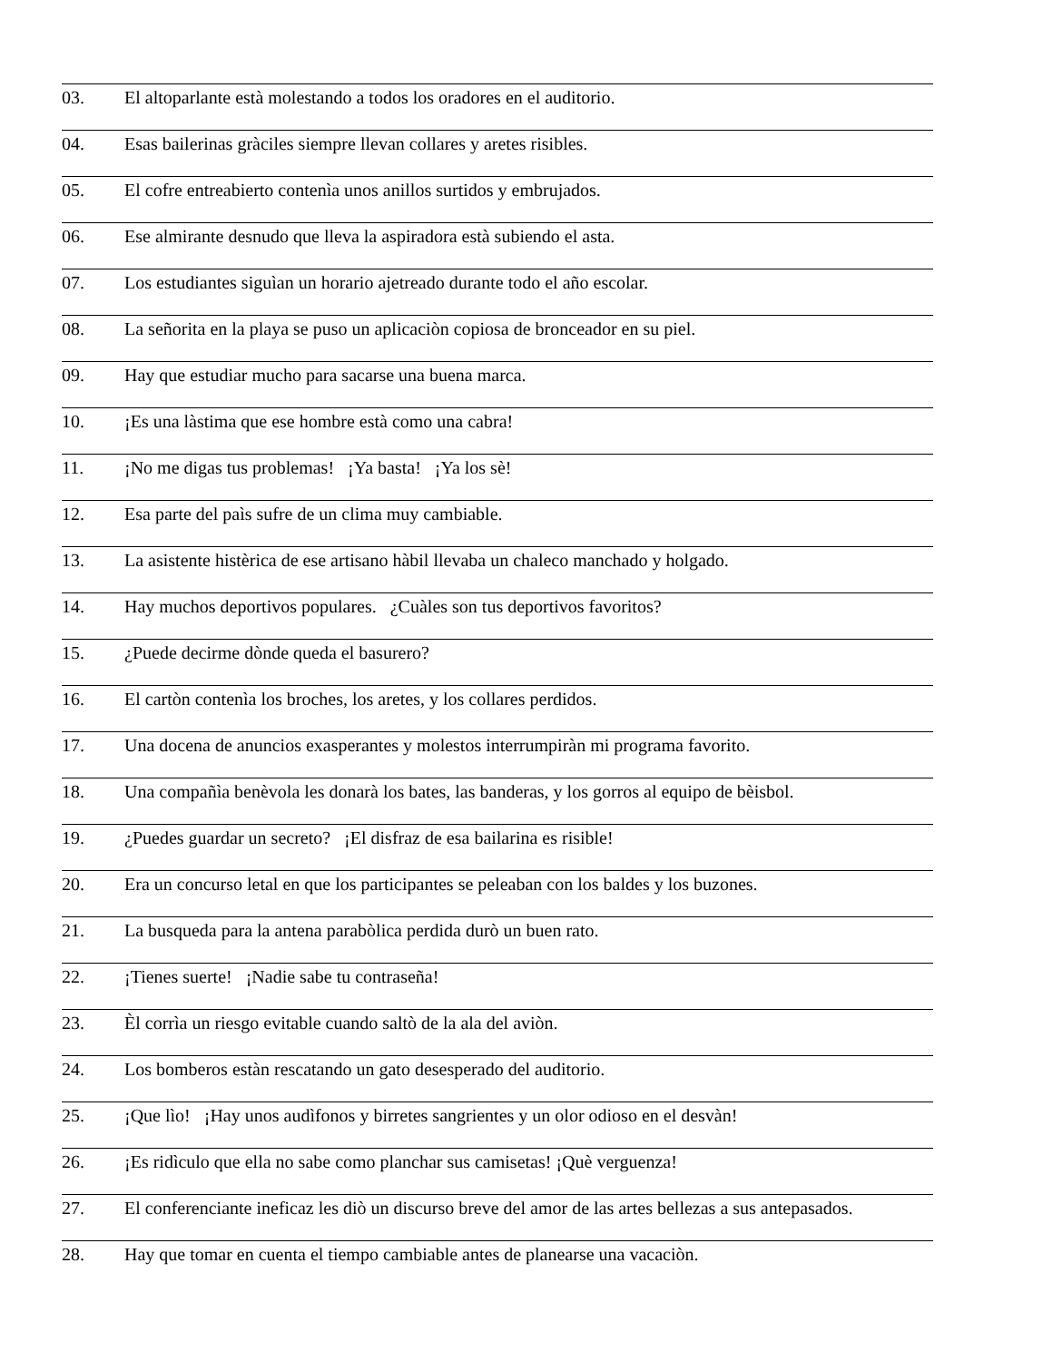03. El altoparlante està molestando a todos los oradores en el auditorio.
04. Esas bailerinas gràciles siempre llevan collares y aretes risibles.
05. El cofre entreabierto contenìa unos anillos surtidos y embrujados.
06. Ese almirante desnudo que lleva la aspiradora està subiendo el asta.
07. Los estudiantes siguìan un horario ajetreado durante todo el año escolar.
08. La señorita en la playa se puso un aplicaciòn copiosa de bronceador en su piel.
09. Hay que estudiar mucho para sacarse una buena marca.
10. ¡Es una làstima que ese hombre està como una cabra!
11. ¡No me digas tus problemas! ¡Ya basta! ¡Ya los sè!
12. Esa parte del paìs sufre de un clima muy cambiable.
13. La asistente histèrica de ese artisano hàbil llevaba un chaleco manchado y holgado.
14. Hay muchos deportivos populares. ¿Cuàles son tus deportivos favoritos?
15. ¿Puede decirme dònde queda el basurero?
16. El cartòn contenìa los broches, los aretes, y los collares perdidos.
17. Una docena de anuncios exasperantes y molestos interrumpiràn mi programa favorito.
18. Una compañìa benèvola les donarà los bates, las banderas, y los gorros al equipo de bèisbol.
19. ¿Puedes guardar un secreto? ¡El disfraz de esa bailarina es risible!
20. Era un concurso letal en que los participantes se peleaban con los baldes y los buzones.
21. La busqueda para la antena parabòlica perdida durò un buen rato.
22. ¡Tienes suerte! ¡Nadie sabe tu contraseña!
23. Èl corrìa un riesgo evitable cuando saltò de la ala del aviòn.
24. Los bomberos estàn rescatando un gato desesperado del auditorio.
25. ¡Que lìo! ¡Hay unos audìfonos y birretes sangrientes y un olor odioso en el desvàn!
26. ¡Es ridìculo que ella no sabe como planchar sus camisetas! ¡Què verguenza!
27. El conferenciante ineficaz les diò un discurso breve del amor de las artes bellezas a sus antepasados.
28. Hay que tomar en cuenta el tiempo cambiable antes de planearse una vacaciòn.